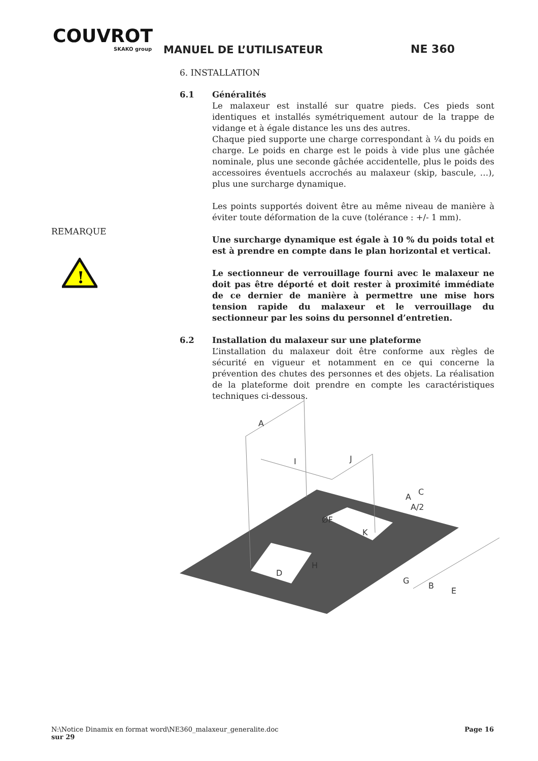COUVROT
SKAKO group
MANUEL DE L’UTILISATEUR NE 360
6. INSTALLATION
6.1 Généralités
Le malaxeur est installé sur quatre pieds. Ces pieds sont identiques et installés symétriquement autour de la trappe de vidange et à égale distance les uns des autres.
Chaque pied supporte une charge correspondant à ¼ du poids en charge. Le poids en charge est le poids à vide plus une gâchée nominale, plus une seconde gâchée accidentelle, plus le poids des accessoires éventuels accrochés au malaxeur (skip, bascule, …), plus une surcharge dynamique.
Les points supportés doivent être au même niveau de manière à éviter toute déformation de la cuve (tolérance : +/- 1 mm).
Une surcharge dynamique est égale à 10 % du poids total et est à prendre en compte dans le plan horizontal et vertical.
Le sectionneur de verrouillage fourni avec le malaxeur ne doit pas être déporté et doit rester à proximité immédiate de ce dernier de manière à permettre une mise hors tension rapide du malaxeur et le verrouillage du sectionneur par les soins du personnel d’entretien.
6.2 Installation du malaxeur sur une plateforme
L’installation du malaxeur doit être conforme aux règles de sécurité en vigueur et notamment en ce qui concerne la prévention des chutes des personnes et des objets. La réalisation de la plateforme doit prendre en compte les caractéristiques techniques ci-dessous.
REMARQUE
!
A
I
J
C
A
A/2
K
ØF
H
D
G
B
E
N:\Notice Dinamix en format word\NE360_malaxeur_generalite.doc Page 16
sur 29